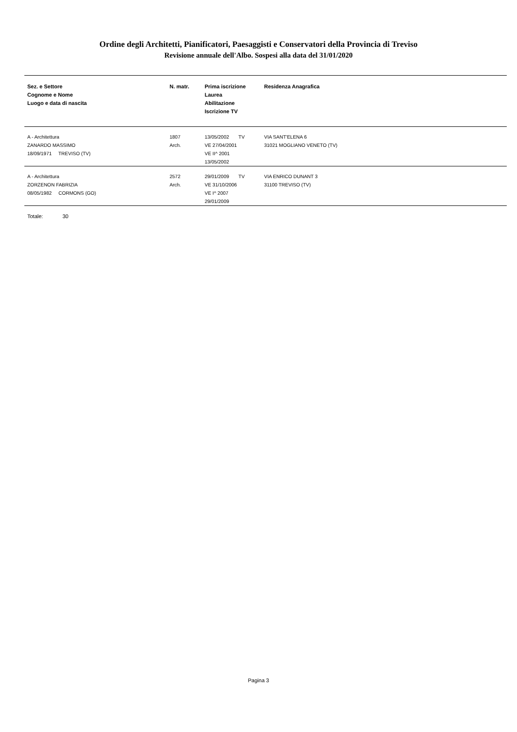Ordine degli Architetti, Pianificatori, Paesaggisti e Conservatori della Provincia di Treviso
Revisione annuale dell'Albo. Sospesi alla data del 31/01/2020
| Sez. e Settore Cognome e Nome Luogo e data di nascita | N. matr. | Prima iscrizione Laurea Abilitazione Iscrizione TV | Residenza Anagrafica |
| --- | --- | --- | --- |
| A - Architettura ZANARDO MASSIMO 18/09/1971 TREVISO (TV) | 1807 Arch. | 13/05/2002 TV VE 27/04/2001 VE II^ 2001 13/05/2002 | VIA SANT'ELENA 6 31021 MOGLIANO VENETO (TV) |
| A - Architettura ZORZENON FABRIZIA 08/05/1982 CORMONS (GO) | 2572 Arch. | 29/01/2009 TV VE 31/10/2006 VE I^ 2007 29/01/2009 | VIA ENRICO DUNANT 3 31100 TREVISO (TV) |
Totale: 30
Pagina 3